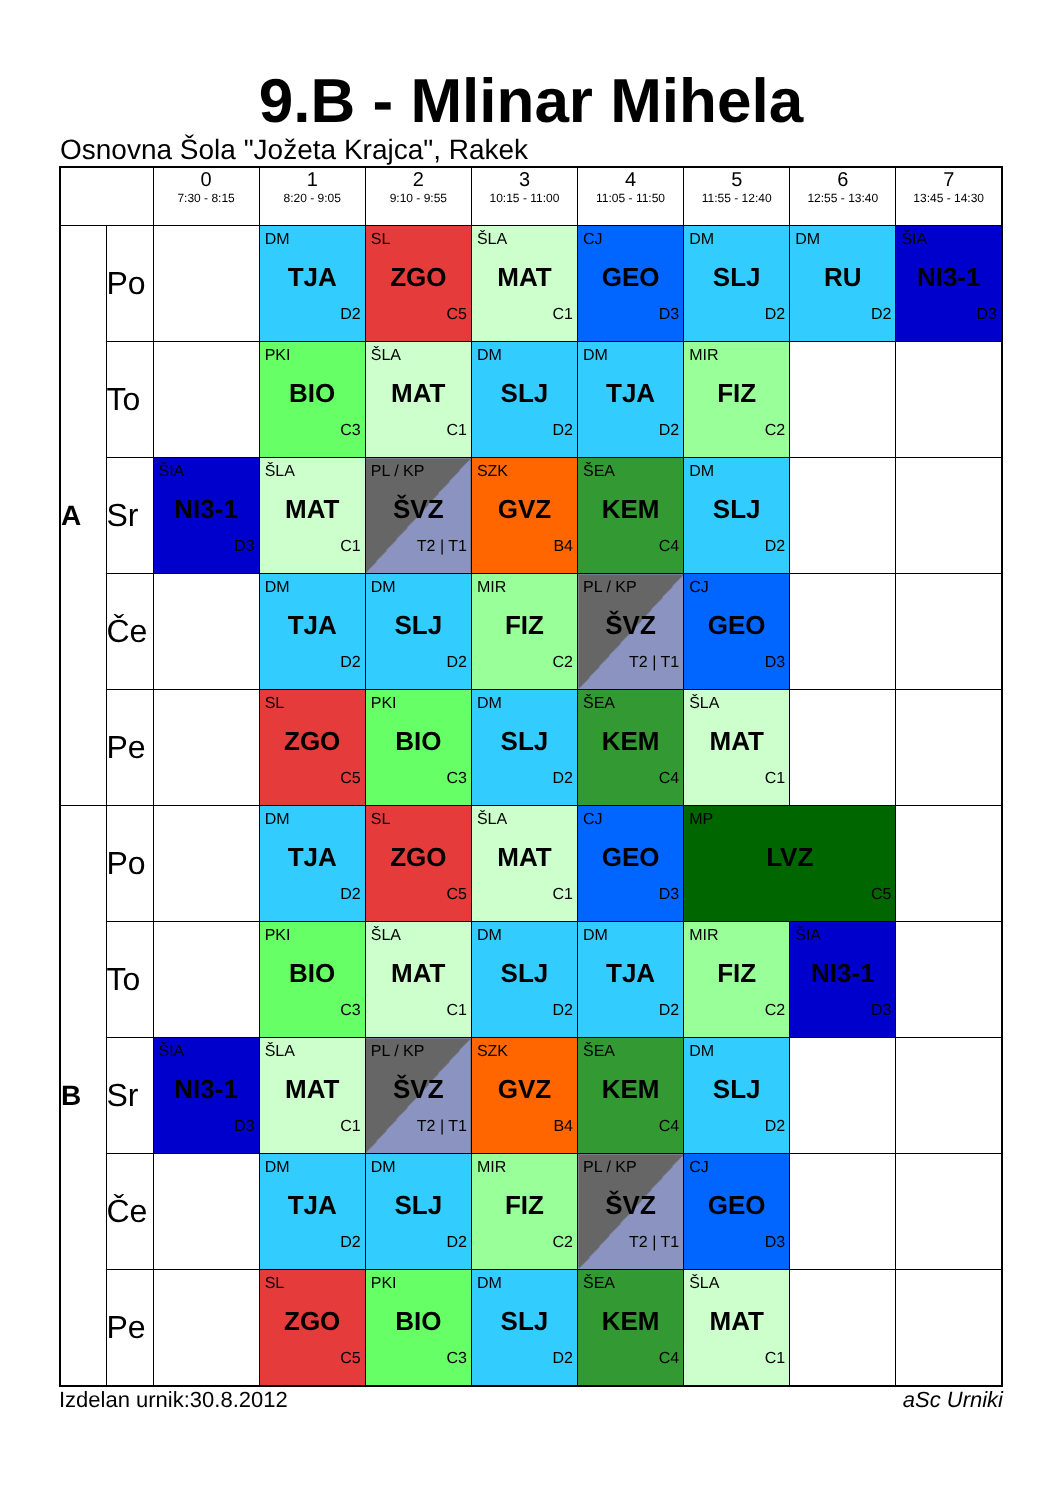9.B - Mlinar Mihela
Osnovna Šola "Jožeta Krajca", Rakek
| | | 0 7:30 - 8:15 | 1 8:20 - 9:05 | 2 9:10 - 9:55 | 3 10:15 - 11:00 | 4 11:05 - 11:50 | 5 11:55 - 12:40 | 6 12:55 - 13:40 | 7 13:45 - 14:30 |
| --- | --- | --- | --- | --- | --- | --- | --- | --- | --- |
| A | Po | | DM TJA D2 | SL ZGO C5 | ŠLA MAT C1 | CJ GEO D3 | DM SLJ D2 | DM RU D2 | ŠIA NI3-1 D3 |
| | To | | PKI BIO C3 | ŠLA MAT C1 | DM SLJ D2 | DM TJA D2 | MIR FIZ C2 | | |
| | Sr | ŠIA NI3-1 D3 | ŠLA MAT C1 | PL / KP ŠVZ T2 / T1 | SZK GVZ B4 | ŠEA KEM C4 | DM SLJ D2 | | |
| | Če | | DM TJA D2 | DM SLJ D2 | MIR FIZ C2 | PL / KP ŠVZ T2 / T1 | CJ GEO D3 | | |
| | Pe | | SL ZGO C5 | PKI BIO C3 | DM SLJ D2 | ŠEA KEM C4 | ŠLA MAT C1 | | |
| B | Po | | DM TJA D2 | SL ZGO C5 | ŠLA MAT C1 | CJ GEO D3 | MP LVZ C5 | | |
| | To | | PKI BIO C3 | ŠLA MAT C1 | DM SLJ D2 | DM TJA D2 | MIR FIZ C2 | ŠIA NI3-1 D3 | |
| | Sr | ŠIA NI3-1 D3 | ŠLA MAT C1 | PL / KP ŠVZ T2 / T1 | SZK GVZ B4 | ŠEA KEM C4 | DM SLJ D2 | | |
| | Če | | DM TJA D2 | DM SLJ D2 | MIR FIZ C2 | PL / KP ŠVZ T2 / T1 | CJ GEO D3 | | |
| | Pe | | SL ZGO C5 | PKI BIO C3 | DM SLJ D2 | ŠEA KEM C4 | ŠLA MAT C1 | | |
Izdelan urnik:30.8.2012 aSc Urniki